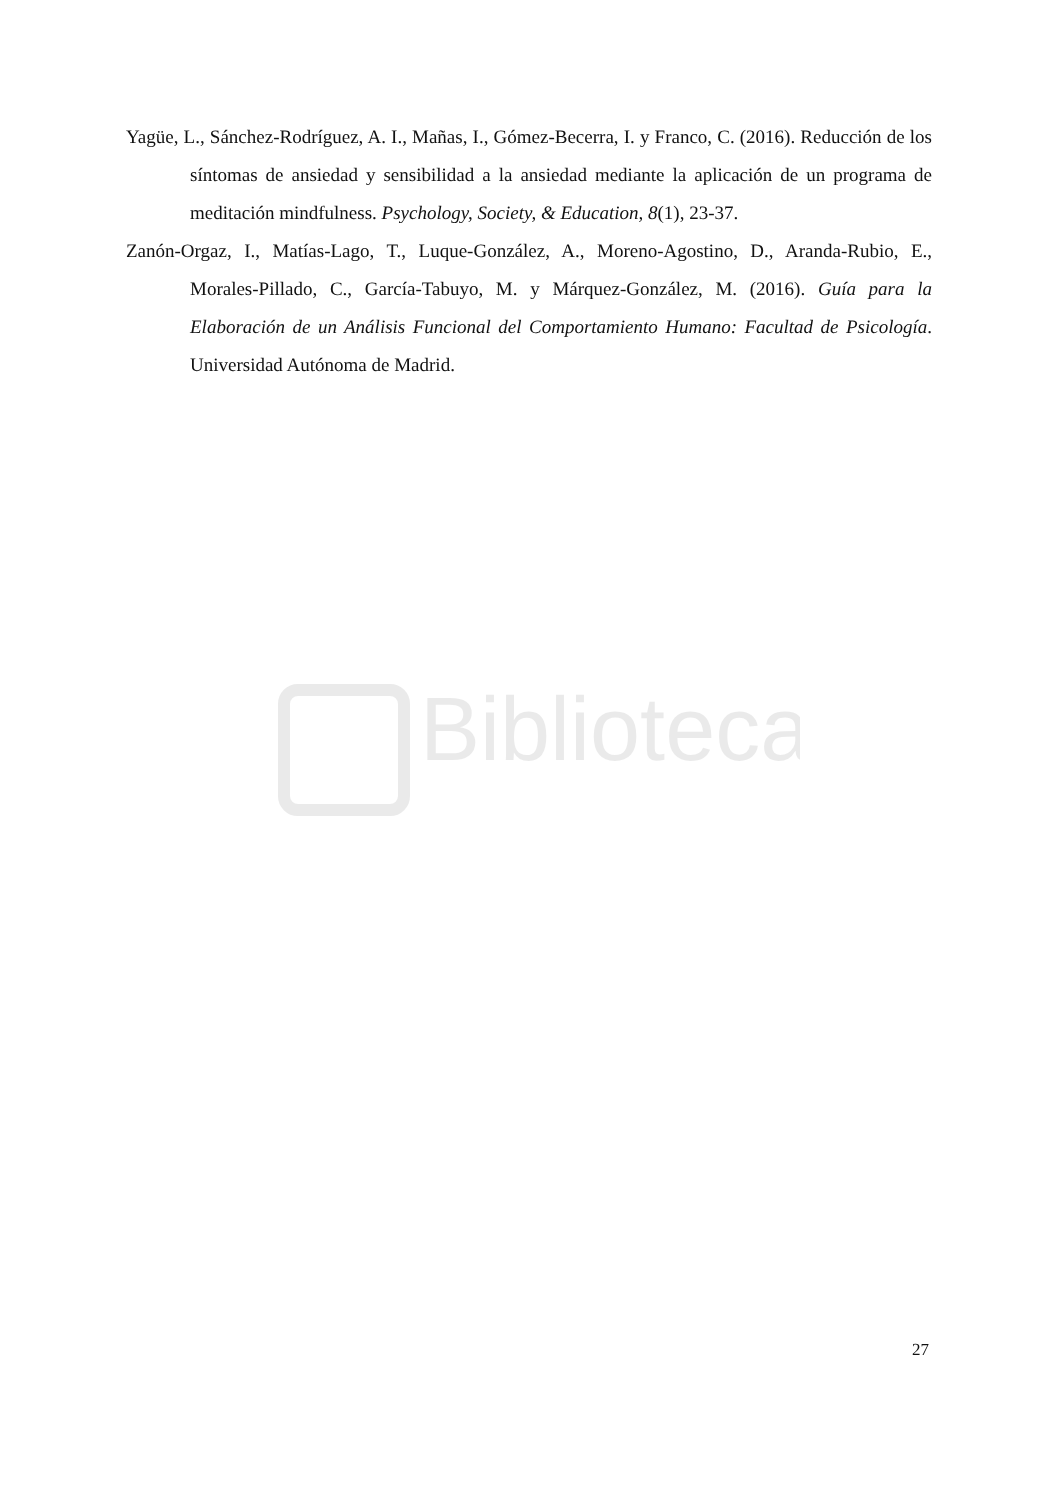Biblioteca
Yagüe, L., Sánchez-Rodríguez, A. I., Mañas, I., Gómez-Becerra, I. y Franco, C. (2016). Reducción de los síntomas de ansiedad y sensibilidad a la ansiedad mediante la aplicación de un programa de meditación mindfulness. Psychology, Society, & Education, 8(1), 23-37.
Zanón-Orgaz, I., Matías-Lago, T., Luque-González, A., Moreno-Agostino, D., Aranda-Rubio, E., Morales-Pillado, C., García-Tabuyo, M. y Márquez-González, M. (2016). Guía para la Elaboración de un Análisis Funcional del Comportamiento Humano: Facultad de Psicología. Universidad Autónoma de Madrid.
27